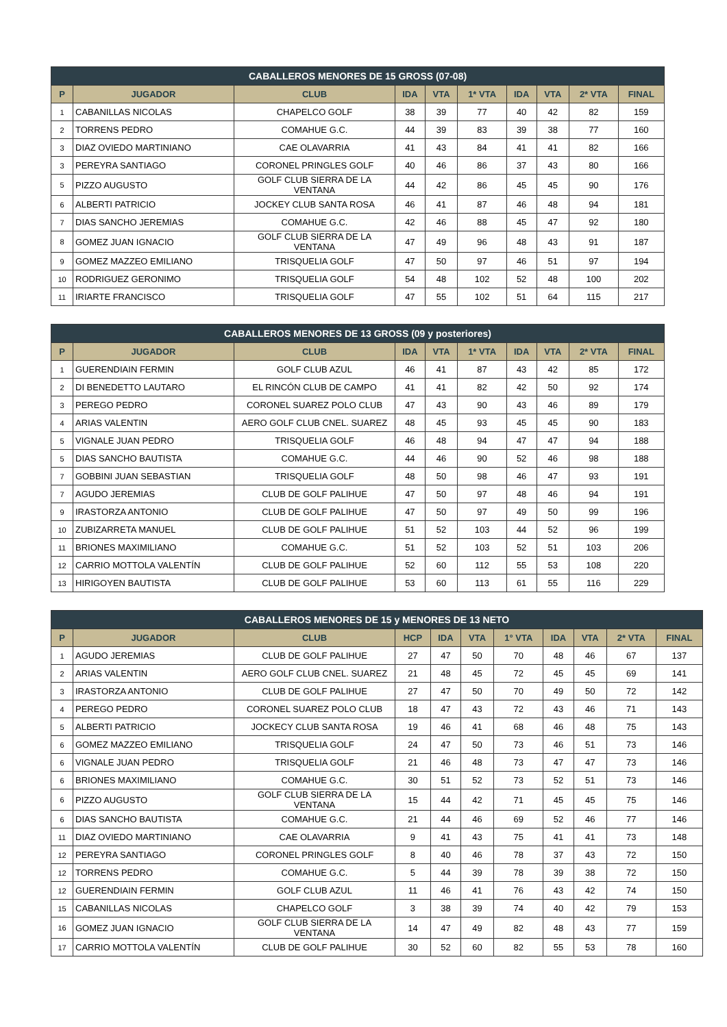| CABALLEROS MENORES DE 15 GROSS (07-08) | | | | | | | | | |
| --- | --- | --- | --- | --- | --- | --- | --- | --- | --- |
| P | JUGADOR | CLUB | IDA | VTA | 1* VTA | IDA | VTA | 2* VTA | FINAL |
| 1 | CABANILLAS NICOLAS | CHAPELCO GOLF | 38 | 39 | 77 | 40 | 42 | 82 | 159 |
| 2 | TORRENS PEDRO | COMAHUE G.C. | 44 | 39 | 83 | 39 | 38 | 77 | 160 |
| 3 | DIAZ OVIEDO MARTINIANO | CAE OLAVARRIA | 41 | 43 | 84 | 41 | 41 | 82 | 166 |
| 3 | PEREYRA SANTIAGO | CORONEL PRINGLES GOLF | 40 | 46 | 86 | 37 | 43 | 80 | 166 |
| 5 | PIZZO AUGUSTO | GOLF CLUB SIERRA DE LA VENTANA | 44 | 42 | 86 | 45 | 45 | 90 | 176 |
| 6 | ALBERTI PATRICIO | JOCKEY CLUB SANTA ROSA | 46 | 41 | 87 | 46 | 48 | 94 | 181 |
| 7 | DIAS SANCHO JEREMIAS | COMAHUE G.C. | 42 | 46 | 88 | 45 | 47 | 92 | 180 |
| 8 | GOMEZ JUAN IGNACIO | GOLF CLUB SIERRA DE LA VENTANA | 47 | 49 | 96 | 48 | 43 | 91 | 187 |
| 9 | GOMEZ MAZZEO EMILIANO | TRISQUELIA GOLF | 47 | 50 | 97 | 46 | 51 | 97 | 194 |
| 10 | RODRIGUEZ GERONIMO | TRISQUELIA GOLF | 54 | 48 | 102 | 52 | 48 | 100 | 202 |
| 11 | IRIARTE FRANCISCO | TRISQUELIA GOLF | 47 | 55 | 102 | 51 | 64 | 115 | 217 |
| CABALLEROS MENORES DE 13 GROSS (09 y posteriores) | | | | | | | | | |
| --- | --- | --- | --- | --- | --- | --- | --- | --- | --- |
| P | JUGADOR | CLUB | IDA | VTA | 1* VTA | IDA | VTA | 2* VTA | FINAL |
| 1 | GUERENDIAIN FERMIN | GOLF CLUB AZUL | 46 | 41 | 87 | 43 | 42 | 85 | 172 |
| 2 | DI BENEDETTO LAUTARO | EL RINCÓN CLUB DE CAMPO | 41 | 41 | 82 | 42 | 50 | 92 | 174 |
| 3 | PEREGO PEDRO | CORONEL SUAREZ POLO CLUB | 47 | 43 | 90 | 43 | 46 | 89 | 179 |
| 4 | ARIAS VALENTIN | AERO GOLF CLUB CNEL. SUAREZ | 48 | 45 | 93 | 45 | 45 | 90 | 183 |
| 5 | VIGNALE JUAN PEDRO | TRISQUELIA GOLF | 46 | 48 | 94 | 47 | 47 | 94 | 188 |
| 5 | DIAS SANCHO BAUTISTA | COMAHUE G.C. | 44 | 46 | 90 | 52 | 46 | 98 | 188 |
| 7 | GOBBINI JUAN SEBASTIAN | TRISQUELIA GOLF | 48 | 50 | 98 | 46 | 47 | 93 | 191 |
| 7 | AGUDO JEREMIAS | CLUB DE GOLF PALIHUE | 47 | 50 | 97 | 48 | 46 | 94 | 191 |
| 9 | IRASTORZA ANTONIO | CLUB DE GOLF PALIHUE | 47 | 50 | 97 | 49 | 50 | 99 | 196 |
| 10 | ZUBIZARRETA MANUEL | CLUB DE GOLF PALIHUE | 51 | 52 | 103 | 44 | 52 | 96 | 199 |
| 11 | BRIONES MAXIMILIANO | COMAHUE G.C. | 51 | 52 | 103 | 52 | 51 | 103 | 206 |
| 12 | CARRIO MOTTOLA VALENTÍN | CLUB DE GOLF PALIHUE | 52 | 60 | 112 | 55 | 53 | 108 | 220 |
| 13 | HIRIGOYEN BAUTISTA | CLUB DE GOLF PALIHUE | 53 | 60 | 113 | 61 | 55 | 116 | 229 |
| CABALLEROS MENORES DE 15 y MENORES DE 13 NETO | | | | | | | | | | |
| --- | --- | --- | --- | --- | --- | --- | --- | --- | --- | --- |
| P | JUGADOR | CLUB | HCP | IDA | VTA | 1° VTA | IDA | VTA | 2* VTA | FINAL |
| 1 | AGUDO JEREMIAS | CLUB DE GOLF PALIHUE | 27 | 47 | 50 | 70 | 48 | 46 | 67 | 137 |
| 2 | ARIAS VALENTIN | AERO GOLF CLUB CNEL. SUAREZ | 21 | 48 | 45 | 72 | 45 | 45 | 69 | 141 |
| 3 | IRASTORZA ANTONIO | CLUB DE GOLF PALIHUE | 27 | 47 | 50 | 70 | 49 | 50 | 72 | 142 |
| 4 | PEREGO PEDRO | CORONEL SUAREZ POLO CLUB | 18 | 47 | 43 | 72 | 43 | 46 | 71 | 143 |
| 5 | ALBERTI PATRICIO | JOCKECY CLUB SANTA ROSA | 19 | 46 | 41 | 68 | 46 | 48 | 75 | 143 |
| 6 | GOMEZ MAZZEO EMILIANO | TRISQUELIA GOLF | 24 | 47 | 50 | 73 | 46 | 51 | 73 | 146 |
| 6 | VIGNALE JUAN PEDRO | TRISQUELIA GOLF | 21 | 46 | 48 | 73 | 47 | 47 | 73 | 146 |
| 6 | BRIONES MAXIMILIANO | COMAHUE G.C. | 30 | 51 | 52 | 73 | 52 | 51 | 73 | 146 |
| 6 | PIZZO AUGUSTO | GOLF CLUB SIERRA DE LA VENTANA | 15 | 44 | 42 | 71 | 45 | 45 | 75 | 146 |
| 6 | DIAS SANCHO BAUTISTA | COMAHUE G.C. | 21 | 44 | 46 | 69 | 52 | 46 | 77 | 146 |
| 11 | DIAZ OVIEDO MARTINIANO | CAE OLAVARRIA | 9 | 41 | 43 | 75 | 41 | 41 | 73 | 148 |
| 12 | PEREYRA SANTIAGO | CORONEL PRINGLES GOLF | 8 | 40 | 46 | 78 | 37 | 43 | 72 | 150 |
| 12 | TORRENS PEDRO | COMAHUE G.C. | 5 | 44 | 39 | 78 | 39 | 38 | 72 | 150 |
| 12 | GUERENDIAIN FERMIN | GOLF CLUB AZUL | 11 | 46 | 41 | 76 | 43 | 42 | 74 | 150 |
| 15 | CABANILLAS NICOLAS | CHAPELCO GOLF | 3 | 38 | 39 | 74 | 40 | 42 | 79 | 153 |
| 16 | GOMEZ JUAN IGNACIO | GOLF CLUB SIERRA DE LA VENTANA | 14 | 47 | 49 | 82 | 48 | 43 | 77 | 159 |
| 17 | CARRIO MOTTOLA VALENTÍN | CLUB DE GOLF PALIHUE | 30 | 52 | 60 | 82 | 55 | 53 | 78 | 160 |